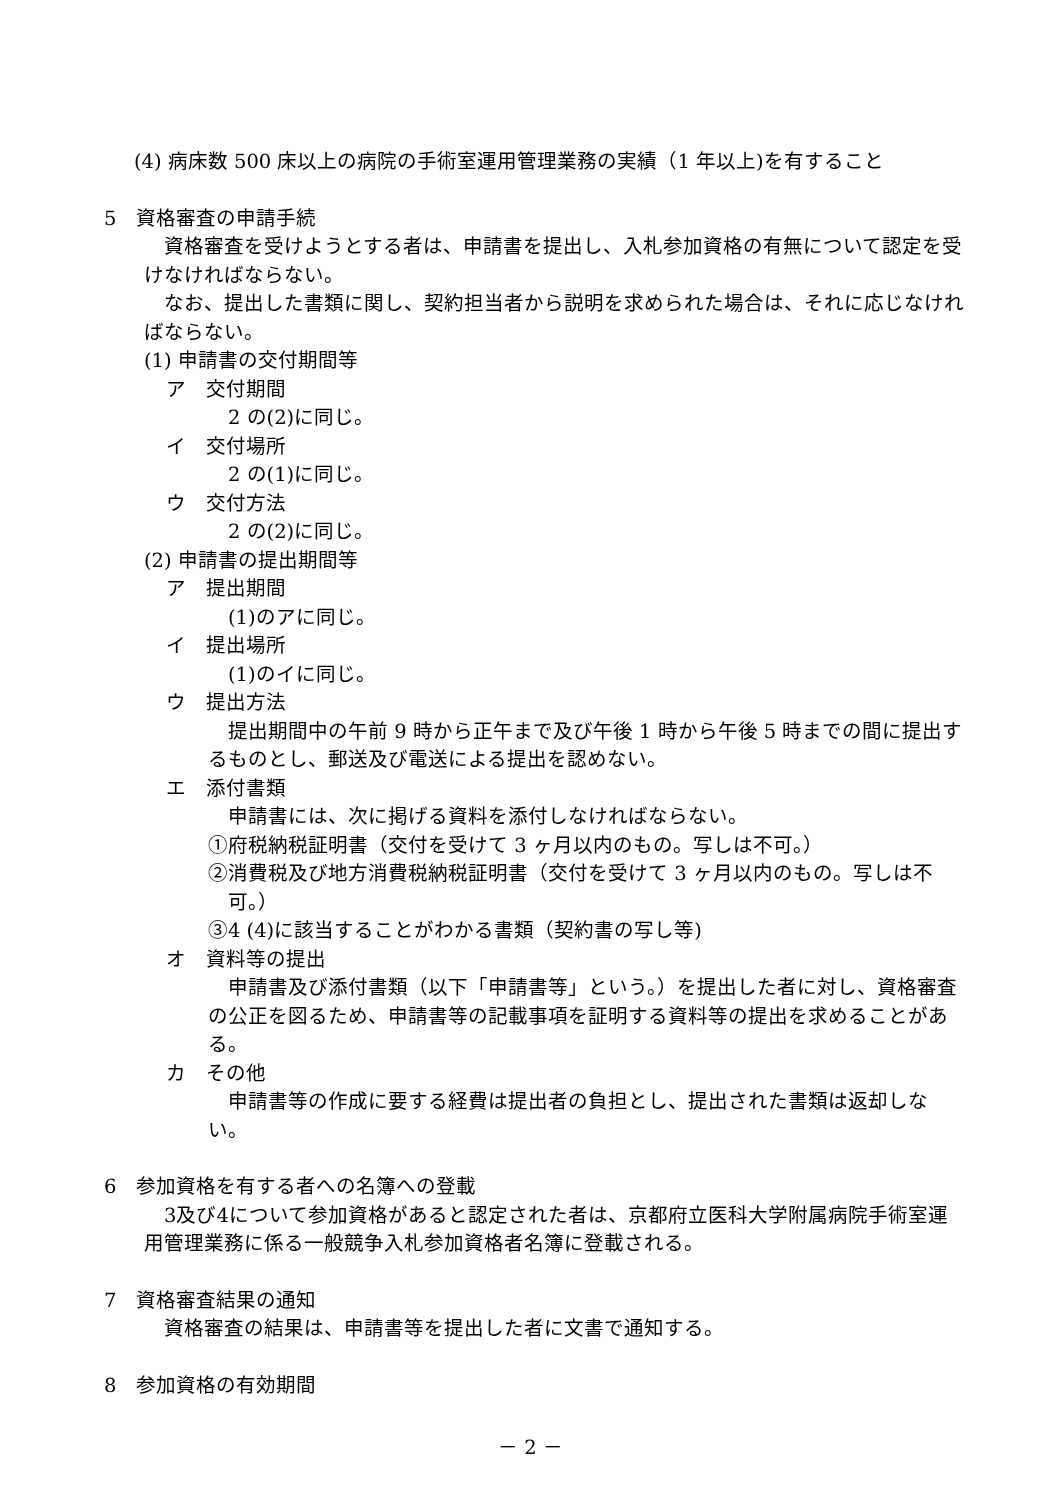(4) 病床数 500 床以上の病院の手術室運用管理業務の実績（1 年以上)を有すること
5　資格審査の申請手続
資格審査を受けようとする者は、申請書を提出し、入札参加資格の有無について認定を受けなければならない。
なお、提出した書類に関し、契約担当者から説明を求められた場合は、それに応じなければならない。
(1) 申請書の交付期間等
ア　交付期間
2 の(2)に同じ。
イ　交付場所
2 の(1)に同じ。
ウ　交付方法
2 の(2)に同じ。
(2) 申請書の提出期間等
ア　提出期間
(1)のアに同じ。
イ　提出場所
(1)のイに同じ。
ウ　提出方法
提出期間中の午前 9 時から正午まで及び午後 1 時から午後 5 時までの間に提出するものとし、郵送及び電送による提出を認めない。
エ　添付書類
申請書には、次に掲げる資料を添付しなければならない。
①府税納税証明書（交付を受けて 3 ヶ月以内のもの。写しは不可。）
②消費税及び地方消費税納税証明書（交付を受けて 3 ヶ月以内のもの。写しは不可。）
③4 (4)に該当することがわかる書類（契約書の写し等)
オ　資料等の提出
申請書及び添付書類（以下「申請書等」という。）を提出した者に対し、資格審査の公正を図るため、申請書等の記載事項を証明する資料等の提出を求めることがある。
カ　その他
申請書等の作成に要する経費は提出者の負担とし、提出された書類は返却しない。
6　参加資格を有する者への名簿への登載
3及び4について参加資格があると認定された者は、京都府立医科大学附属病院手術室運用管理業務に係る一般競争入札参加資格者名簿に登載される。
7　資格審査結果の通知
資格審査の結果は、申請書等を提出した者に文書で通知する。
8　参加資格の有効期間
－ 2 －